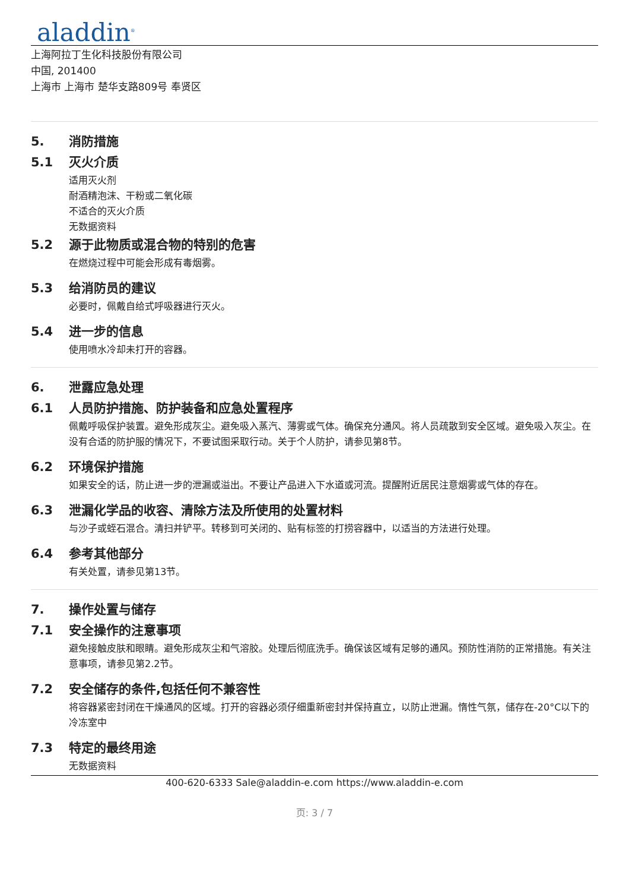aladdin<sup>®</sup>
上海阿拉丁生化科技股份有限公司
中国, 201400
上海市 上海市 楚华支路809号 奉贤区
5. 消防措施
5.1 灭火介质
适用灭火剂
耐酒精泡沫、干粉或二氧化碳
不适合的灭火介质
无数据资料
5.2 源于此物质或混合物的特别的危害
在燃烧过程中可能会形成有毒烟雾。
5.3 给消防员的建议
必要时，佩戴自给式呼吸器进行灭火。
5.4 进一步的信息
使用喷水冷却未打开的容器。
6. 泄露应急处理
6.1 人员防护措施、防护装备和应急处置程序
佩戴呼吸保护装置。避免形成灰尘。避免吸入蒸汽、薄雾或气体。确保充分通风。将人员疏散到安全区域。避免吸入灰尘。在没有合适的防护服的情况下，不要试图采取行动。关于个人防护，请参见第8节。
6.2 环境保护措施
如果安全的话，防止进一步的泄漏或溢出。不要让产品进入下水道或河流。提醒附近居民注意烟雾或气体的存在。
6.3 泄漏化学品的收容、清除方法及所使用的处置材料
与沙子或蛭石混合。清扫并铲平。转移到可关闭的、贴有标签的打捞容器中，以适当的方法进行处理。
6.4 参考其他部分
有关处置，请参见第13节。
7. 操作处置与储存
7.1 安全操作的注意事项
避免接触皮肤和眼睛。避免形成灰尘和气溶胶。处理后彻底洗手。确保该区域有足够的通风。预防性消防的正常措施。有关注意事项，请参见第2.2节。
7.2 安全储存的条件,包括任何不兼容性
将容器紧密封闭在干燥通风的区域。打开的容器必须仔细重新密封并保持直立，以防止泄漏。惰性气氛，储存在-20°C以下的冷冻室中
7.3 特定的最终用途
无数据资料
400-620-6333 Sale@aladdin-e.com https://www.aladdin-e.com
页: 3 / 7